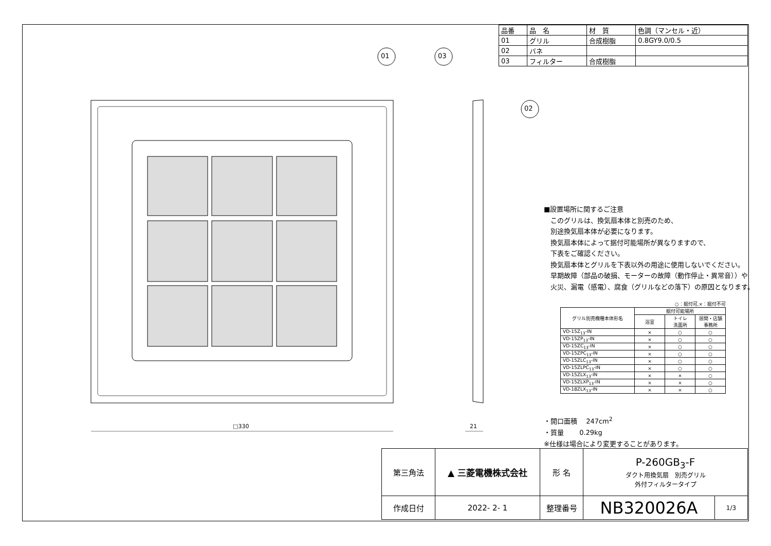01 03
02
□330 21
| 品番 | 品 名 | 材 質 | 色調（マンセル・近） |
| 01 | グリル | 合成樹脂 | 0.8GY9.0/0.5 |
| 02 | バネ | | |
| 03 | フィルター | 合成樹脂 | |
■設置場所に関するご注意
　このグリルは、換気扇本体と別売のため、
　別途換気扇本体が必要になります。
　換気扇本体によって据付可能場所が異なりますので、
　下表をご確認ください。
　換気扇本体とグリルを下表以外の用途に使用しないでください。
　早期故障（部品の破損、モーターの故障（動作停止・異常音））や
　火災、漏電（感電）、腐食（グリルなどの落下）の原因となります。
○：据付可,×：据付不可
| グリル別売機種本体形名 | 据付可能場所 | | |
| --- | --- | --- | --- |
| | 浴室 | トイレ 洗面所 | 居間・店舗 事務所 |
| VD-15Z<sub>13</sub>-IN | × | ○ | ○ |
| VD-15ZP<sub>13</sub>-IN | × | ○ | ○ |
| VD-15ZC<sub>13</sub>-IN | × | ○ | ○ |
| VD-15ZPC<sub>13</sub>-IN | × | ○ | ○ |
| VD-15ZLC<sub>13</sub>-IN | × | ○ | ○ |
| VD-15ZLPC<sub>13</sub>-IN | × | ○ | ○ |
| VD-15ZLX<sub>13</sub>-IN | × | × | ○ |
| VD-15ZLXP<sub>13</sub>-IN | × | × | ○ |
| VD-18ZLX<sub>13</sub>-IN | × | × | ○ |
・開口面積　 247cm<sup>2</sup>
・質量　　 0.29kg
※仕様は場合により変更することがあります。
| 第三角法 | ▲ 三菱電機株式会社 | 形 名 | P-260GB<sub>3</sub>-F ダクト用換気扇 別売グリル 外付フィルタータイプ | |
| 作成日付 | 2022- 2- 1 | 整理番号 | NB320026A | 1/3 |